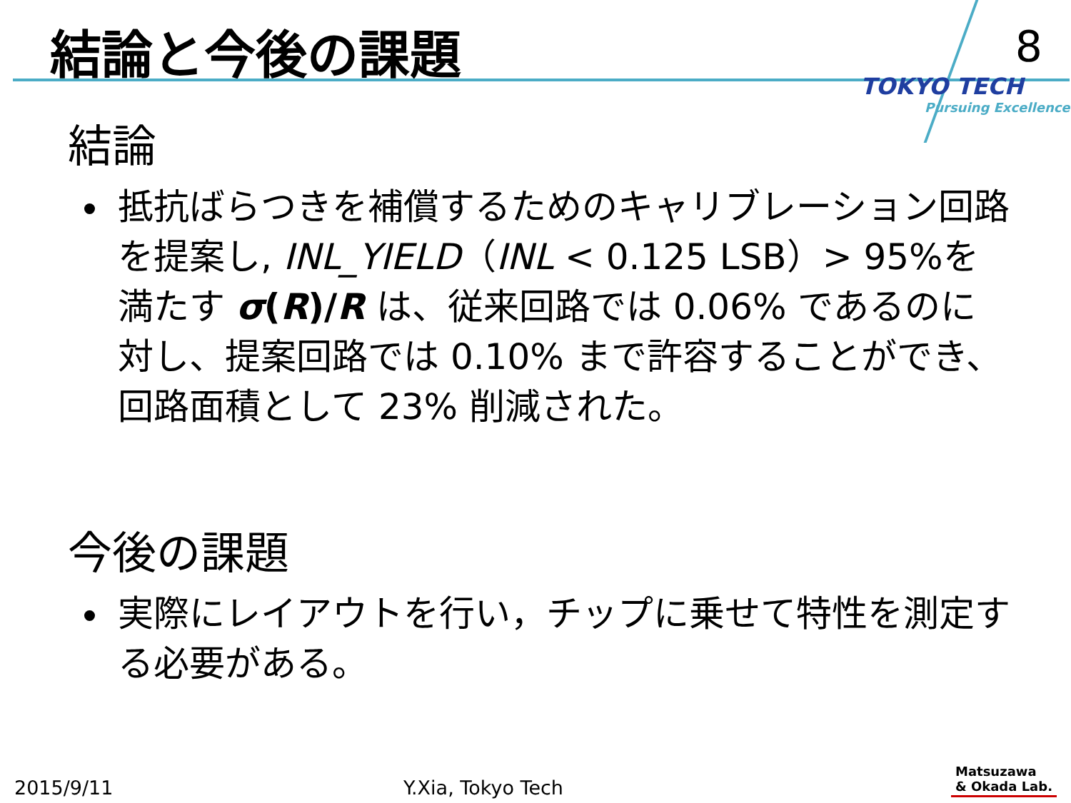結論と今後の課題 8
TOKYO TECH
Pursuing Excellence
結論
抵抗ばらつきを補償するためのキャリブレーション回路を提案し, INL_YIELD（INL < 0.125 LSB）> 95%を満たす σ(R)/R は、従来回路では 0.06% であるのに対し、提案回路では 0.10% まで許容することができ、回路面積として 23% 削減された。
今後の課題
実際にレイアウトを行い，チップに乗せて特性を測定する必要がある。
2015/9/11 Y.Xia, Tokyo Tech
Matsuzawa
& Okada Lab.